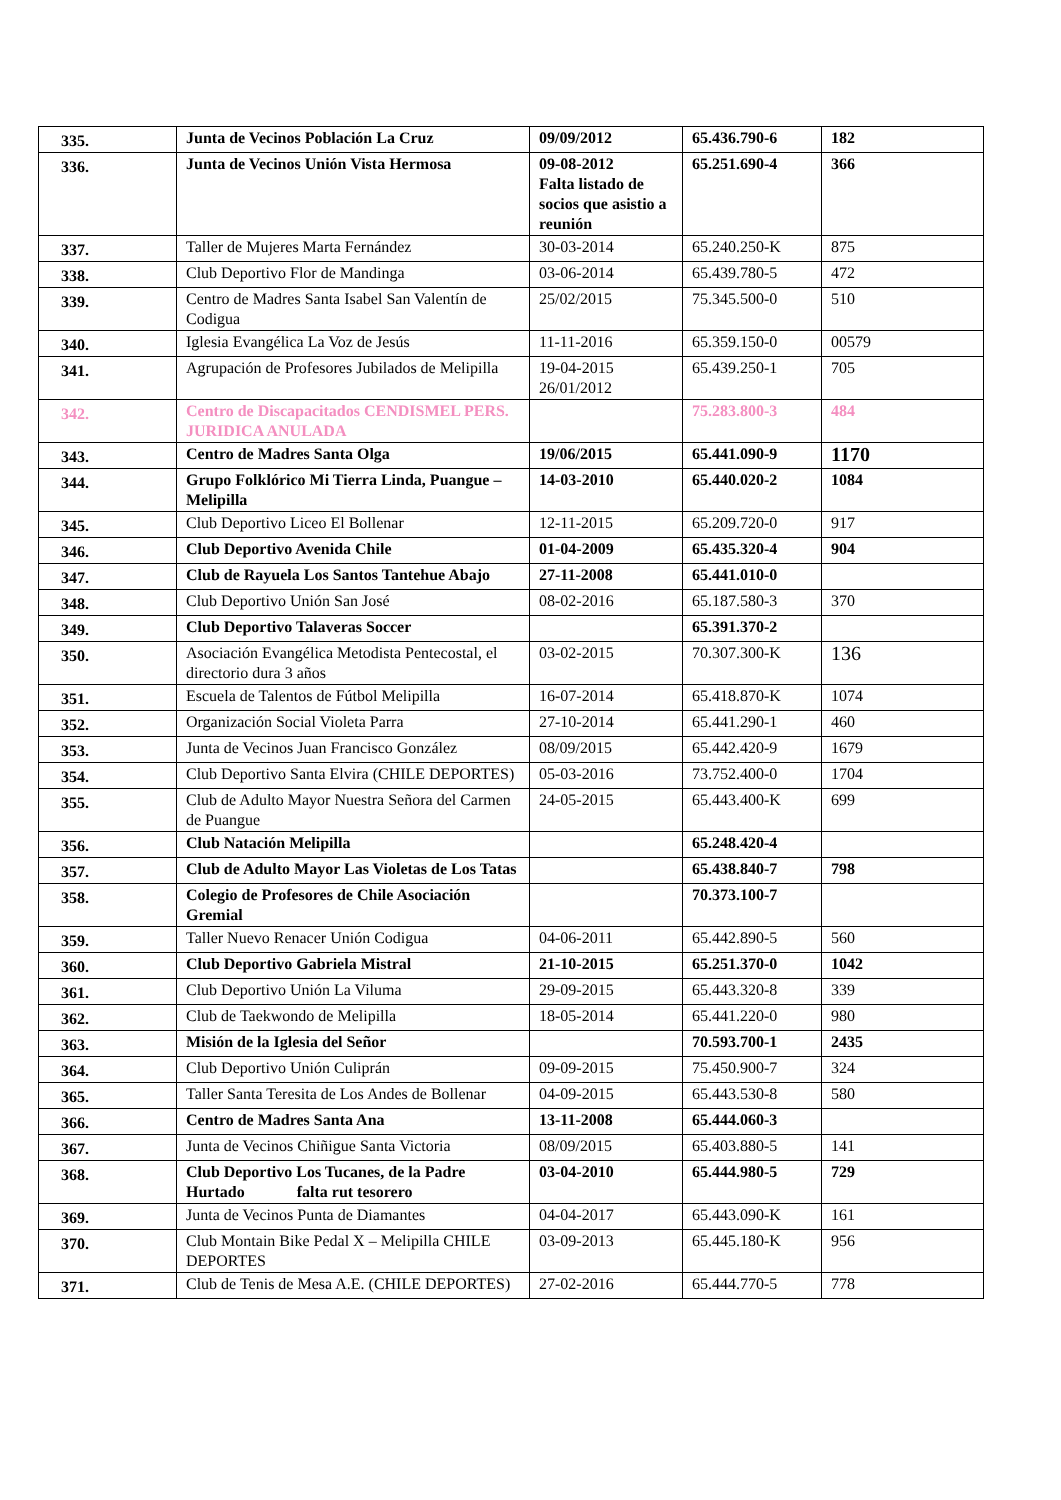| 335. | Junta de Vecinos Población La Cruz | 09/09/2012 | 65.436.790-6 | 182 |
| 336. | Junta de Vecinos Unión Vista Hermosa | 09-08-2012 Falta listado de socios que asistio a reunión | 65.251.690-4 | 366 |
| 337. | Taller de Mujeres Marta Fernández | 30-03-2014 | 65.240.250-K | 875 |
| 338. | Club Deportivo Flor de Mandinga | 03-06-2014 | 65.439.780-5 | 472 |
| 339. | Centro de Madres Santa Isabel San Valentín de Codigua | 25/02/2015 | 75.345.500-0 | 510 |
| 340. | Iglesia Evangélica La Voz de Jesús | 11-11-2016 | 65.359.150-0 | 00579 |
| 341. | Agrupación de Profesores Jubilados de Melipilla | 19-04-2015 26/01/2012 | 65.439.250-1 | 705 |
| 342. | Centro de Discapacitados CENDISMEL PERS. JURIDICA ANULADA | | 75.283.800-3 | 484 |
| 343. | Centro de Madres Santa Olga | 19/06/2015 | 65.441.090-9 | 1170 |
| 344. | Grupo Folklórico Mi Tierra Linda, Puangue – Melipilla | 14-03-2010 | 65.440.020-2 | 1084 |
| 345. | Club Deportivo Liceo El Bollenar | 12-11-2015 | 65.209.720-0 | 917 |
| 346. | Club Deportivo Avenida Chile | 01-04-2009 | 65.435.320-4 | 904 |
| 347. | Club de Rayuela Los Santos Tantehue Abajo | 27-11-2008 | 65.441.010-0 | |
| 348. | Club Deportivo Unión San José | 08-02-2016 | 65.187.580-3 | 370 |
| 349. | Club Deportivo Talaveras Soccer | | 65.391.370-2 | |
| 350. | Asociación Evangélica Metodista Pentecostal, el directorio dura 3 años | 03-02-2015 | 70.307.300-K | 136 |
| 351. | Escuela de Talentos de Fútbol Melipilla | 16-07-2014 | 65.418.870-K | 1074 |
| 352. | Organización Social Violeta Parra | 27-10-2014 | 65.441.290-1 | 460 |
| 353. | Junta de Vecinos Juan Francisco González | 08/09/2015 | 65.442.420-9 | 1679 |
| 354. | Club Deportivo Santa Elvira (CHILE DEPORTES) | 05-03-2016 | 73.752.400-0 | 1704 |
| 355. | Club de Adulto Mayor Nuestra Señora del Carmen de Puangue | 24-05-2015 | 65.443.400-K | 699 |
| 356. | Club Natación Melipilla | | 65.248.420-4 | |
| 357. | Club de Adulto Mayor Las Violetas de Los Tatas | | 65.438.840-7 | 798 |
| 358. | Colegio de Profesores de Chile Asociación Gremial | | 70.373.100-7 | |
| 359. | Taller Nuevo Renacer Unión Codigua | 04-06-2011 | 65.442.890-5 | 560 |
| 360. | Club Deportivo Gabriela Mistral | 21-10-2015 | 65.251.370-0 | 1042 |
| 361. | Club Deportivo Unión La Viluma | 29-09-2015 | 65.443.320-8 | 339 |
| 362. | Club de Taekwondo de Melipilla | 18-05-2014 | 65.441.220-0 | 980 |
| 363. | Misión de la Iglesia del Señor | | 70.593.700-1 | 2435 |
| 364. | Club Deportivo Unión Culiprán | 09-09-2015 | 75.450.900-7 | 324 |
| 365. | Taller Santa Teresita de Los Andes de Bollenar | 04-09-2015 | 65.443.530-8 | 580 |
| 366. | Centro de Madres Santa Ana | 13-11-2008 | 65.444.060-3 | |
| 367. | Junta de Vecinos Chiñigue Santa Victoria | 08/09/2015 | 65.403.880-5 | 141 |
| 368. | Club Deportivo Los Tucanes, de la Padre Hurtado falta rut tesorero | 03-04-2010 | 65.444.980-5 | 729 |
| 369. | Junta de Vecinos Punta de Diamantes | 04-04-2017 | 65.443.090-K | 161 |
| 370. | Club Montain Bike Pedal X – Melipilla CHILE DEPORTES | 03-09-2013 | 65.445.180-K | 956 |
| 371. | Club de Tenis de Mesa A.E. (CHILE DEPORTES) | 27-02-2016 | 65.444.770-5 | 778 |